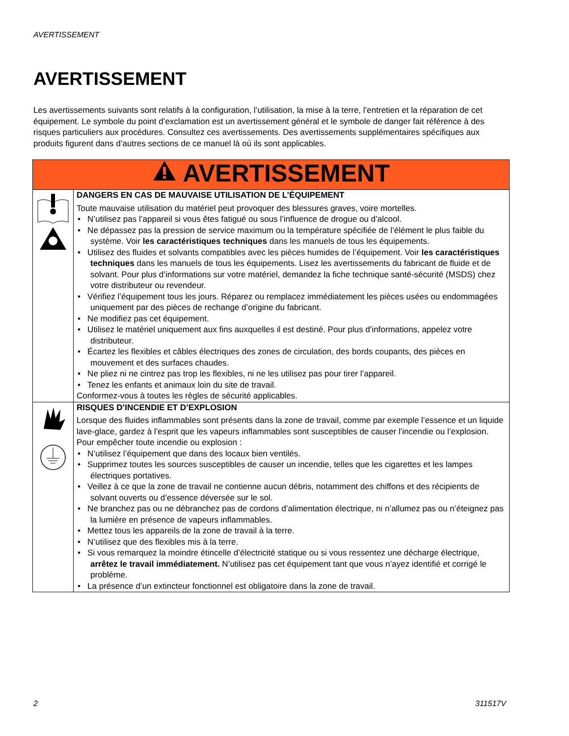AVERTISSEMENT
AVERTISSEMENT
Les avertissements suivants sont relatifs à la configuration, l’utilisation, la mise à la terre, l’entretien et la réparation de cet équipement. Le symbole du point d’exclamation est un avertissement général et le symbole de danger fait référence à des risques particuliers aux procédures. Consultez ces avertissements. Des avertissements supplémentaires spécifiques aux produits figurent dans d’autres sections de ce manuel là où ils sont applicables.
| AVERTISSEMENT | |
| --- | --- |
| | DANGERS EN CAS DE MAUVAISE UTILISATION DE L’ÉQUIPEMENT Toute mauvaise utilisation du matériel peut provoquer des blessures graves, voire mortelles. • N’utilisez pas l’appareil si vous êtes fatigué ou sous l’influence de drogue ou d’alcool. • Ne dépassez pas la pression de service maximum ou la température spécifiée de l’élément le plus faible du système. Voir les caractéristiques techniques dans les manuels de tous les équipements. • Utilisez des fluides et solvants compatibles avec les pièces humides de l’équipement. Voir les caractéristiques techniques dans les manuels de tous les équipements. Lisez les avertissements du fabricant de fluide et de solvant. Pour plus d’informations sur votre matériel, demandez la fiche technique santé-sécurité (MSDS) chez votre distributeur ou revendeur. • Vérifiez l’équipement tous les jours. Réparez ou remplacez immédiatement les pièces usées ou endommagées uniquement par des pièces de rechange d’origine du fabricant. • Ne modifiez pas cet équipement. • Utilisez le matériel uniquement aux fins auxquelles il est destiné. Pour plus d’informations, appelez votre distributeur. • Écartez les flexibles et câbles électriques des zones de circulation, des bords coupants, des pièces en mouvement et des surfaces chaudes. • Ne pliez ni ne cintrez pas trop les flexibles, ni ne les utilisez pas pour tirer l’appareil. • Tenez les enfants et animaux loin du site de travail. Conformez-vous à toutes les règles de sécurité applicables. |
| | RISQUES D’INCENDIE ET D’EXPLOSION Lorsque des fluides inflammables sont présents dans la zone de travail, comme par exemple l’essence et un liquide lave-glace, gardez à l’esprit que les vapeurs inflammables sont susceptibles de causer l’incendie ou l’explosion. Pour empêcher toute incendie ou explosion : • N’utilisez l’équipement que dans des locaux bien ventilés. • Supprimez toutes les sources susceptibles de causer un incendie, telles que les cigarettes et les lampes électriques portatives. • Veillez à ce que la zone de travail ne contienne aucun débris, notamment des chiffons et des récipients de solvant ouverts ou d’essence déversée sur le sol. • Ne branchez pas ou ne débranchez pas de cordons d’alimentation électrique, ni n’allumez pas ou n’éteignez pas la lumière en présence de vapeurs inflammables. • Mettez tous les appareils de la zone de travail à la terre. • N’utilisez que des flexibles mis à la terre. • Si vous remarquez la moindre étincelle d’électricité statique ou si vous ressentez une décharge électrique, arrêtez le travail immédiatement. N’utilisez pas cet équipement tant que vous n’ayez identifié et corrigé le problème. • La présence d’un extincteur fonctionnel est obligatoire dans la zone de travail. |
2 311517V